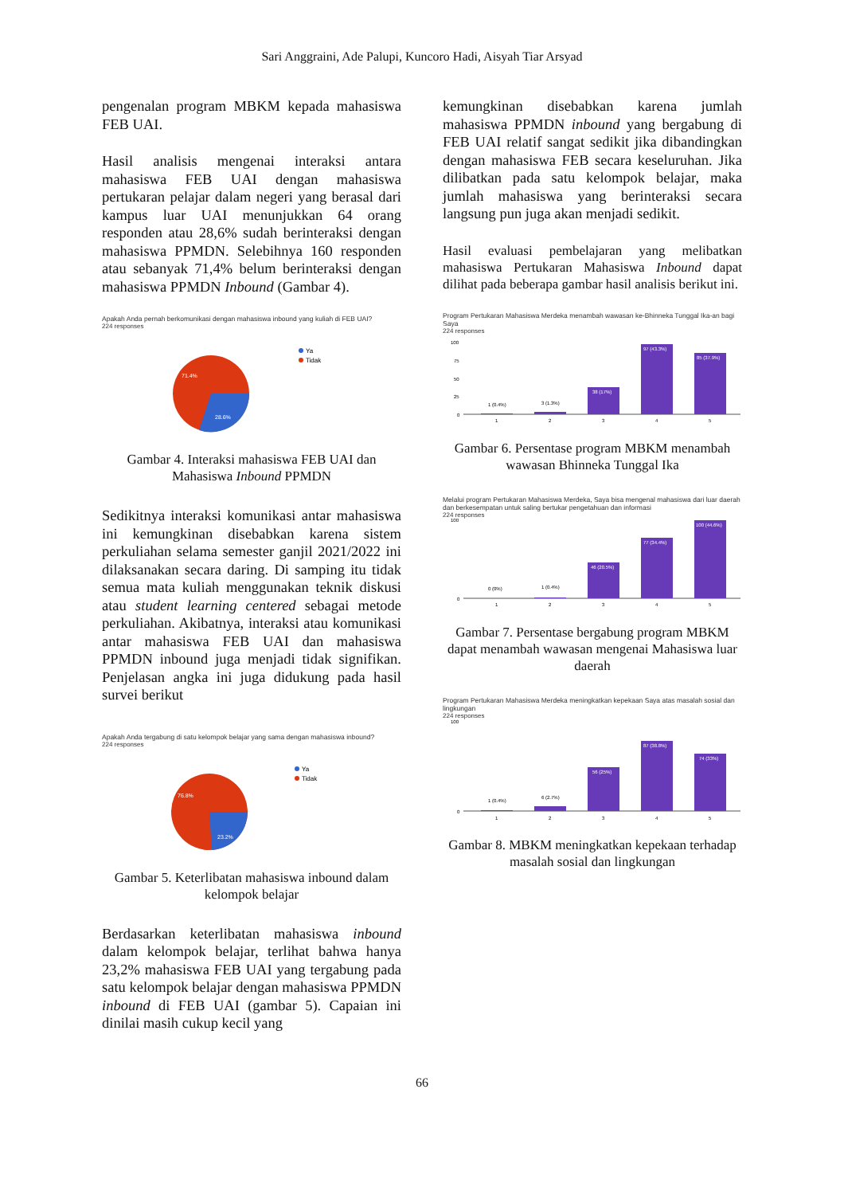Sari Anggraini, Ade Palupi, Kuncoro Hadi, Aisyah Tiar Arsyad
pengenalan program MBKM kepada mahasiswa FEB UAI.
Hasil analisis mengenai interaksi antara mahasiswa FEB UAI dengan mahasiswa pertukaran pelajar dalam negeri yang berasal dari kampus luar UAI menunjukkan 64 orang responden atau 28,6% sudah berinteraksi dengan mahasiswa PPMDN. Selebihnya 160 responden atau sebanyak 71,4% belum berinteraksi dengan mahasiswa PPMDN Inbound (Gambar 4).
Apakah Anda pernah berkomunikasi dengan mahasiswa inbound yang kuliah di FEB UAI?
224 responses
71.4%
28.6%
Ya
Tidak
Gambar 4. Interaksi mahasiswa FEB UAI dan Mahasiswa Inbound PPMDN
Sedikitnya interaksi komunikasi antar mahasiswa ini kemungkinan disebabkan karena sistem perkuliahan selama semester ganjil 2021/2022 ini dilaksanakan secara daring. Di samping itu tidak semua mata kuliah menggunakan teknik diskusi atau student learning centered sebagai metode perkuliahan. Akibatnya, interaksi atau komunikasi antar mahasiswa FEB UAI dan mahasiswa PPMDN inbound juga menjadi tidak signifikan. Penjelasan angka ini juga didukung pada hasil survei berikut
Apakah Anda tergabung di satu kelompok belajar yang sama dengan mahasiswa inbound?
224 responses
76.8%
23.2%
Ya
Tidak
Gambar 5. Keterlibatan mahasiswa inbound dalam kelompok belajar
Berdasarkan keterlibatan mahasiswa inbound dalam kelompok belajar, terlihat bahwa hanya 23,2% mahasiswa FEB UAI yang tergabung pada satu kelompok belajar dengan mahasiswa PPMDN inbound di FEB UAI (gambar 5). Capaian ini dinilai masih cukup kecil yang
kemungkinan disebabkan karena jumlah mahasiswa PPMDN inbound yang bergabung di FEB UAI relatif sangat sedikit jika dibandingkan dengan mahasiswa FEB secara keseluruhan. Jika dilibatkan pada satu kelompok belajar, maka jumlah mahasiswa yang berinteraksi secara langsung pun juga akan menjadi sedikit.
Hasil evaluasi pembelajaran yang melibatkan mahasiswa Pertukaran Mahasiswa Inbound dapat dilihat pada beberapa gambar hasil analisis berikut ini.
Program Pertukaran Mahasiswa Merdeka menambah wawasan ke-Bhinneka Tunggal Ika-an bagi Saya
224 responses
100
75
50
25
0
1 (0.4%)
3 (1.3%)
38 (17%)
97 (43.3%)
85 (37.9%)
1
2
3
4
5
Gambar 6. Persentase program MBKM menambah wawasan Bhinneka Tunggal Ika
Melalui program Pertukaran Mahasiswa Merdeka, Saya bisa mengenal mahasiswa dari luar daerah dan berkesempatan untuk saling bertukar pengetahuan dan informasi
224 responses
100
0
0 (0%)
1 (0.4%)
46 (20.5%)
77 (34.4%)
100 (44.6%)
1
2
3
4
5
Gambar 7. Persentase bergabung program MBKM dapat menambah wawasan mengenai Mahasiswa luar daerah
Program Pertukaran Mahasiswa Merdeka meningkatkan kepekaan Saya atas masalah sosial dan lingkungan
224 responses
100
0
1 (0.4%)
6 (2.7%)
56 (25%)
87 (38.8%)
74 (33%)
1
2
3
4
5
Gambar 8. MBKM meningkatkan kepekaan terhadap masalah sosial dan lingkungan
66